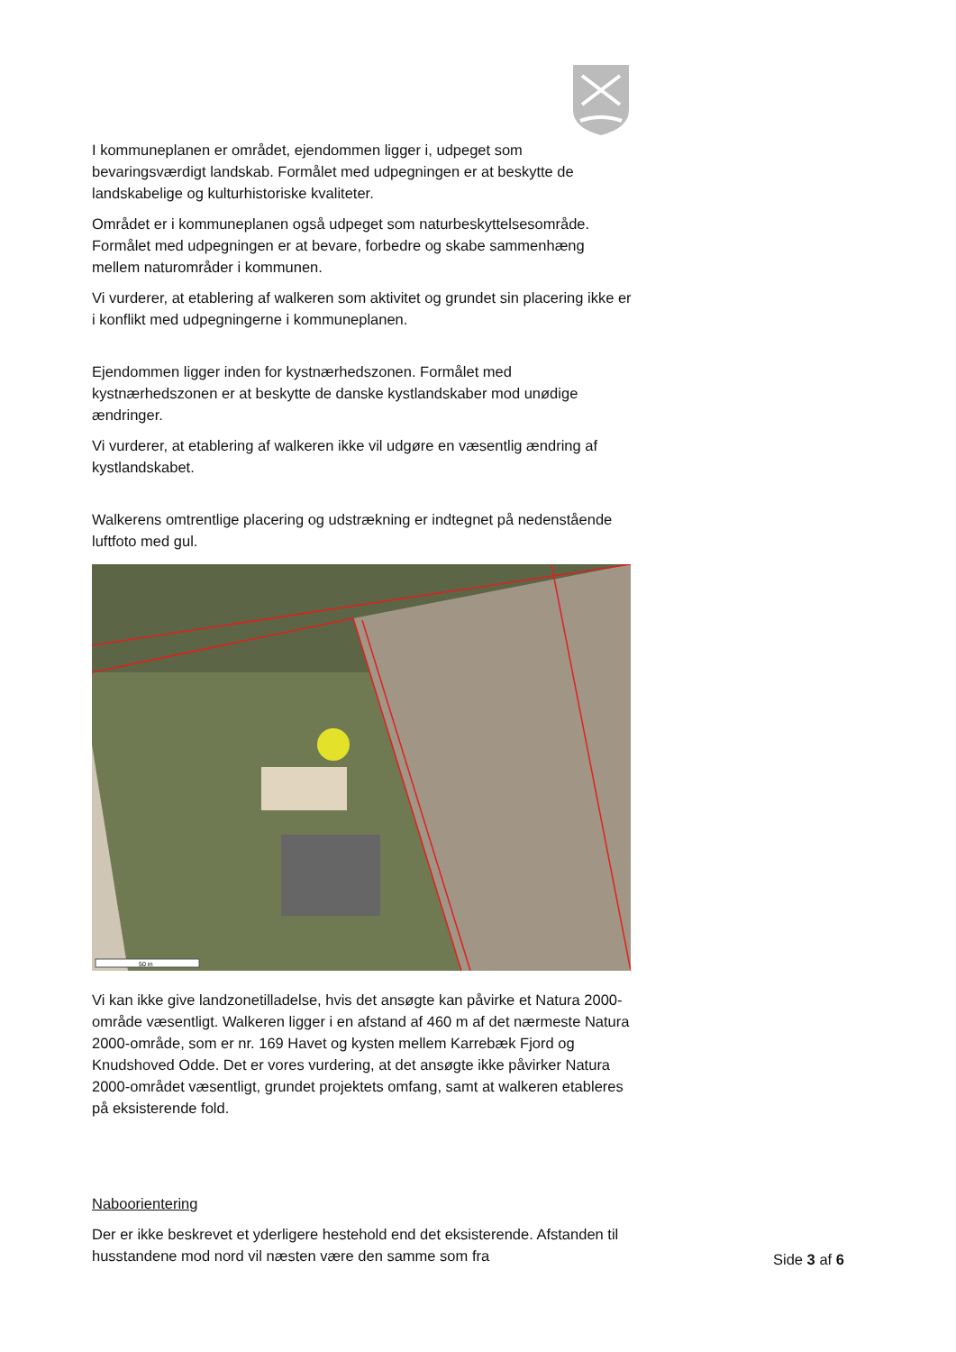I kommuneplanen er området, ejendommen ligger i, udpeget som bevaringsværdigt landskab. Formålet med udpegningen er at beskytte de landskabelige og kulturhistoriske kvaliteter.
Området er i kommuneplanen også udpeget som naturbeskyttelsesområde. Formålet med udpegningen er at bevare, forbedre og skabe sammenhæng mellem naturområder i kommunen.
Vi vurderer, at etablering af walkeren som aktivitet og grundet sin placering ikke er i konflikt med udpegningerne i kommuneplanen.
Ejendommen ligger inden for kystnærhedszonen. Formålet med kystnærhedszonen er at beskytte de danske kystlandskaber mod unødige ændringer.
Vi vurderer, at etablering af walkeren ikke vil udgøre en væsentlig ændring af kystlandskabet.
Walkerens omtrentlige placering og udstrækning er indtegnet på nedenstående luftfoto med gul.
50 m
Vi kan ikke give landzonetilladelse, hvis det ansøgte kan påvirke et Natura 2000-område væsentligt. Walkeren ligger i en afstand af 460 m af det nærmeste Natura 2000-område, som er nr. 169 Havet og kysten mellem Karrebæk Fjord og Knudshoved Odde. Det er vores vurdering, at det ansøgte ikke påvirker Natura 2000-området væsentligt, grundet projektets omfang, samt at walkeren etableres på eksisterende fold.
Naboorientering
Der er ikke beskrevet et yderligere hestehold end det eksisterende. Afstanden til husstandene mod nord vil næsten være den samme som fra
Side 3 af 6